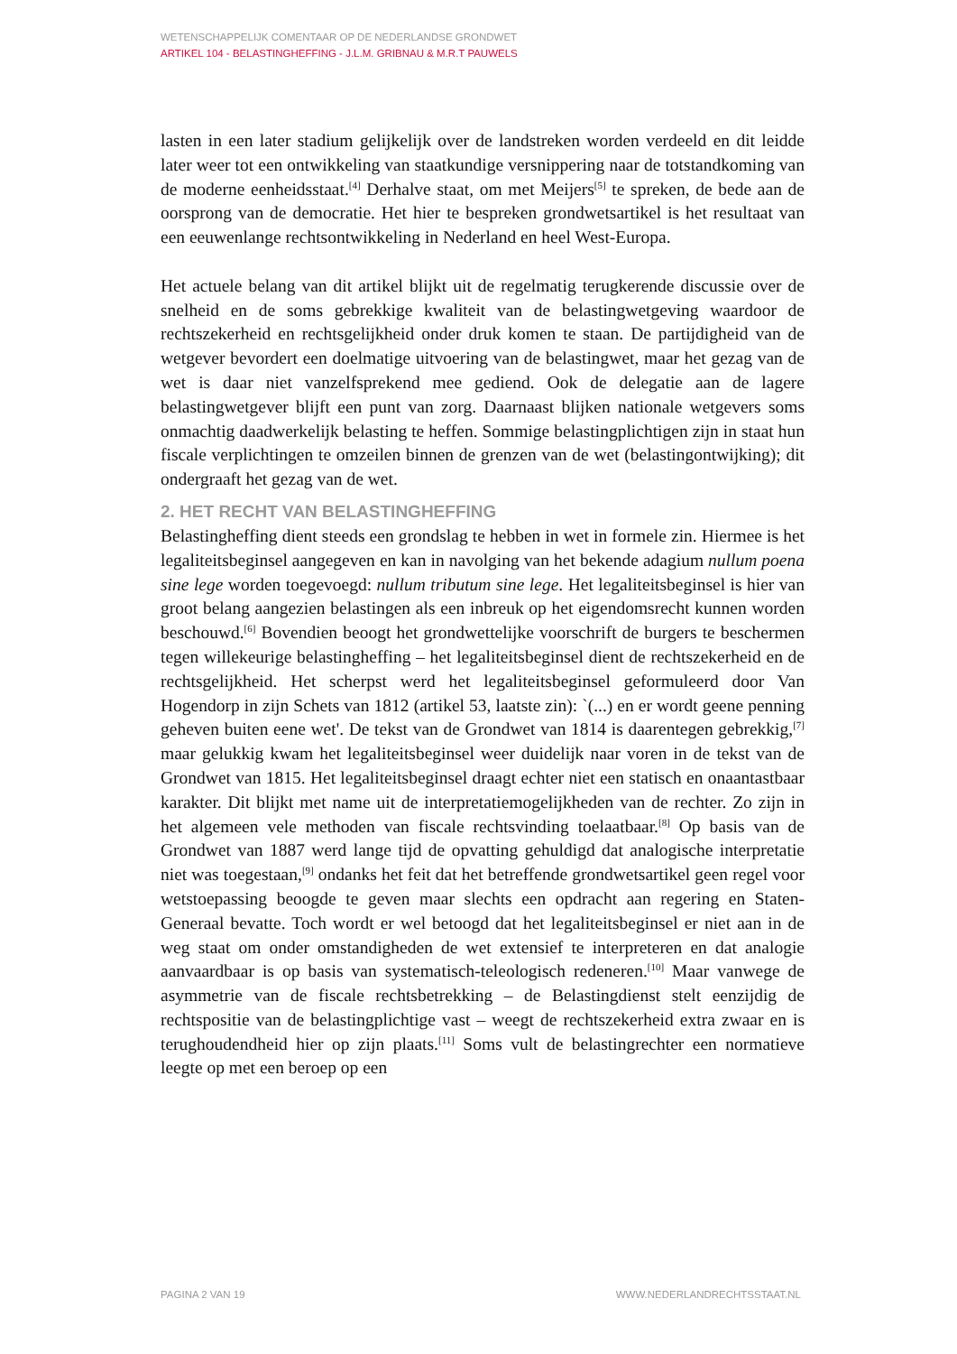WETENSCHAPPELIJK COMENTAAR OP DE NEDERLANDSE GRONDWET
ARTIKEL 104 - BELASTINGHEFFING - J.L.M. GRIBNAU & M.R.T PAUWELS
lasten in een later stadium gelijkelijk over de landstreken worden verdeeld en dit leidde later weer tot een ontwikkeling van staatkundige versnippering naar de totstandkoming van de moderne eenheidsstaat.<sup>[4]</sup> Derhalve staat, om met Meijers<sup>[5]</sup> te spreken, de bede aan de oorsprong van de democratie. Het hier te bespreken grondwetsartikel is het resultaat van een eeuwenlange rechtsontwikkeling in Nederland en heel West-Europa.
Het actuele belang van dit artikel blijkt uit de regelmatig terugkerende discussie over de snelheid en de soms gebrekkige kwaliteit van de belastingwetgeving waardoor de rechtszekerheid en rechtsgelijkheid onder druk komen te staan. De partijdigheid van de wetgever bevordert een doelmatige uitvoering van de belastingwet, maar het gezag van de wet is daar niet vanzelfsprekend mee gediend. Ook de delegatie aan de lagere belastingwetgever blijft een punt van zorg. Daarnaast blijken nationale wetgevers soms onmachtig daadwerkelijk belasting te heffen. Sommige belastingplichtigen zijn in staat hun fiscale verplichtingen te omzeilen binnen de grenzen van de wet (belastingontwijking); dit ondergraaft het gezag van de wet.
2. HET RECHT VAN BELASTINGHEFFING
Belastingheffing dient steeds een grondslag te hebben in wet in formele zin. Hiermee is het legaliteitsbeginsel aangegeven en kan in navolging van het bekende adagium nullum poena sine lege worden toegevoegd: nullum tributum sine lege. Het legaliteitsbeginsel is hier van groot belang aangezien belastingen als een inbreuk op het eigendomsrecht kunnen worden beschouwd.<sup>[6]</sup> Bovendien beoogt het grondwettelijke voorschrift de burgers te beschermen tegen willekeurige belastingheffing – het legaliteitsbeginsel dient de rechtszekerheid en de rechtsgelijkheid. Het scherpst werd het legaliteitsbeginsel geformuleerd door Van Hogendorp in zijn Schets van 1812 (artikel 53, laatste zin): `(...) en er wordt geene penning geheven buiten eene wet'. De tekst van de Grondwet van 1814 is daarentegen gebrekkig,<sup>[7]</sup> maar gelukkig kwam het legaliteitsbeginsel weer duidelijk naar voren in de tekst van de Grondwet van 1815. Het legaliteitsbeginsel draagt echter niet een statisch en onaantastbaar karakter. Dit blijkt met name uit de interpretatiemogelijkheden van de rechter. Zo zijn in het algemeen vele methoden van fiscale rechtsvinding toelaatbaar.<sup>[8]</sup> Op basis van de Grondwet van 1887 werd lange tijd de opvatting gehuldigd dat analogische interpretatie niet was toegestaan,<sup>[9]</sup> ondanks het feit dat het betreffende grondwetsartikel geen regel voor wetstoepassing beoogde te geven maar slechts een opdracht aan regering en Staten-Generaal bevatte. Toch wordt er wel betoogd dat het legaliteitsbeginsel er niet aan in de weg staat om onder omstandigheden de wet extensief te interpreteren en dat analogie aanvaardbaar is op basis van systematisch-teleologisch redeneren.<sup>[10]</sup> Maar vanwege de asymmetrie van de fiscale rechtsbetrekking – de Belastingdienst stelt eenzijdig de rechtspositie van de belastingplichtige vast – weegt de rechtszekerheid extra zwaar en is terughoudendheid hier op zijn plaats.<sup>[11]</sup> Soms vult de belastingrechter een normatieve leegte op met een beroep op een
PAGINA 2 VAN 19 WWW.NEDERLANDRECHTSSTAAT.NL